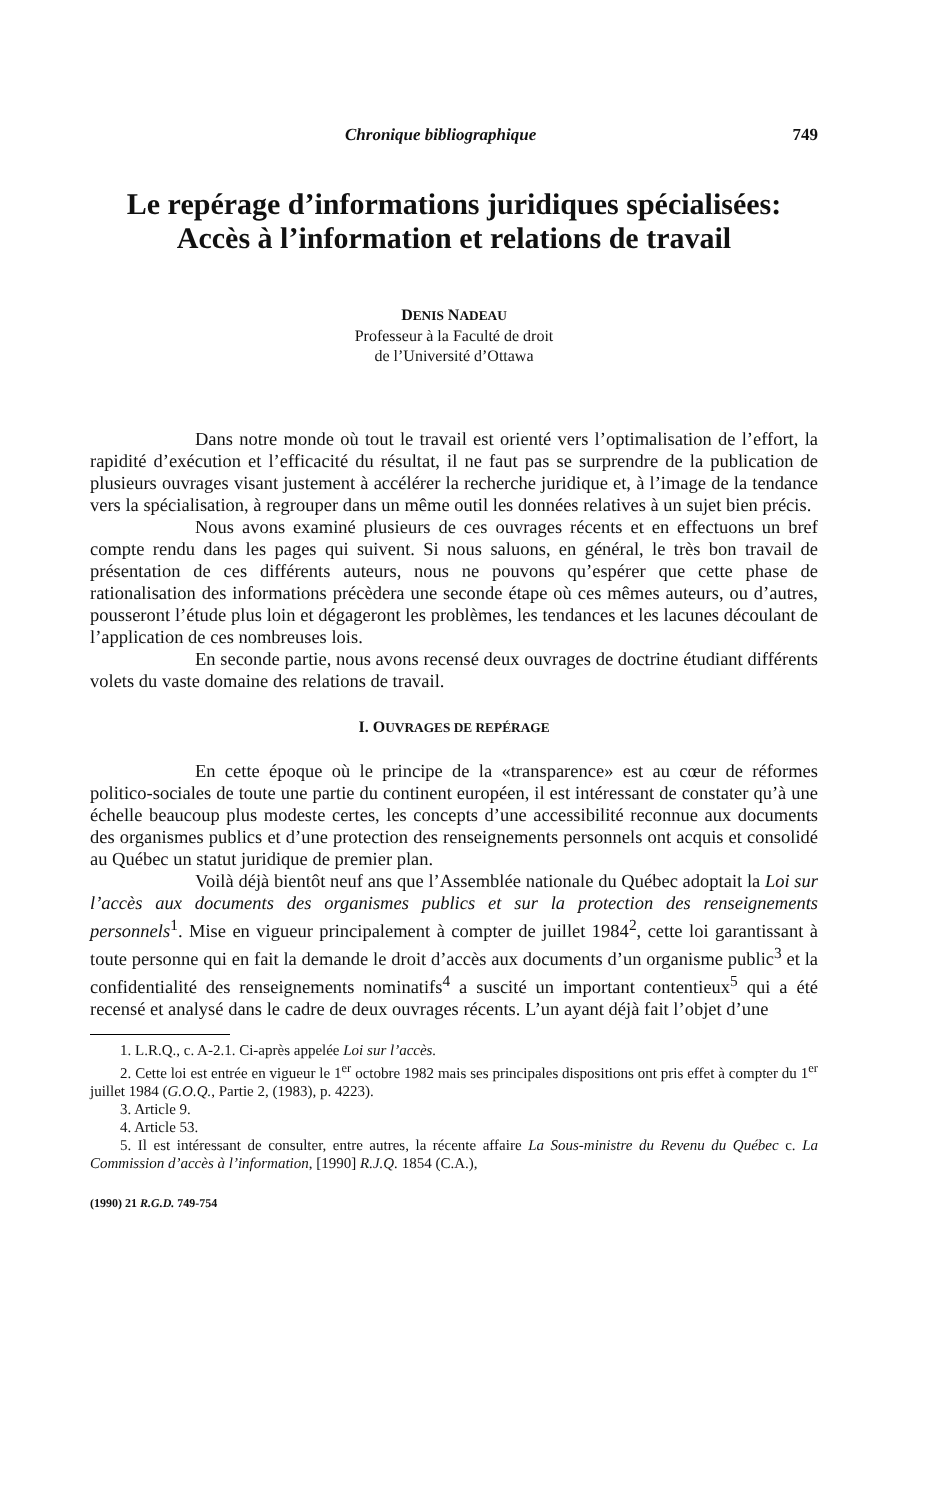Chronique bibliographique 749
Le repérage d’informations juridiques spécialisées:
Accès à l’information et relations de travail
DENIS NADEAU
Professeur à la Faculté de droit
de l’Université d’Ottawa
Dans notre monde où tout le travail est orienté vers l’optimalisation de l’effort, la rapidité d’exécution et l’efficacité du résultat, il ne faut pas se surprendre de la publication de plusieurs ouvrages visant justement à accélérer la recherche juridique et, à l’image de la tendance vers la spécialisation, à regrouper dans un même outil les données relatives à un sujet bien précis.
Nous avons examiné plusieurs de ces ouvrages récents et en effectuons un bref compte rendu dans les pages qui suivent. Si nous saluons, en général, le très bon travail de présentation de ces différents auteurs, nous ne pouvons qu’espérer que cette phase de rationalisation des informations précèdera une seconde étape où ces mêmes auteurs, ou d’autres, pousseront l’étude plus loin et dégageront les problèmes, les tendances et les lacunes découlant de l’application de ces nombreuses lois.
En seconde partie, nous avons recensé deux ouvrages de doctrine étudiant différents volets du vaste domaine des relations de travail.
I. OUVRAGES DE REPÉRAGE
En cette époque où le principe de la «transparence» est au cœur de réformes politico-sociales de toute une partie du continent européen, il est intéressant de constater qu’à une échelle beaucoup plus modeste certes, les concepts d’une accessibilité reconnue aux documents des organismes publics et d’une protection des renseignements personnels ont acquis et consolidé au Québec un statut juridique de premier plan.
Voilà déjà bientôt neuf ans que l’Assemblée nationale du Québec adoptait la Loi sur l’accès aux documents des organismes publics et sur la protection des renseignements personnels<sup>1</sup>. Mise en vigueur principalement à compter de juillet 1984<sup>2</sup>, cette loi garantissant à toute personne qui en fait la demande le droit d’accès aux documents d’un organisme public<sup>3</sup> et la confidentialité des renseignements nominatifs<sup>4</sup> a suscité un important contentieux<sup>5</sup> qui a été recensé et analysé dans le cadre de deux ouvrages récents. L’un ayant déjà fait l’objet d’une
1. L.R.Q., c. A-2.1. Ci-après appelée Loi sur l’accès.
2. Cette loi est entrée en vigueur le 1<sup>er</sup> octobre 1982 mais ses principales dispositions ont pris effet à compter du 1<sup>er</sup> juillet 1984 (G.O.Q., Partie 2, (1983), p. 4223).
3. Article 9.
4. Article 53.
5. Il est intéressant de consulter, entre autres, la récente affaire La Sous-ministre du Revenu du Québec c. La Commission d’accès à l’information, [1990] R.J.Q. 1854 (C.A.),
(1990) 21 R.G.D. 749-754